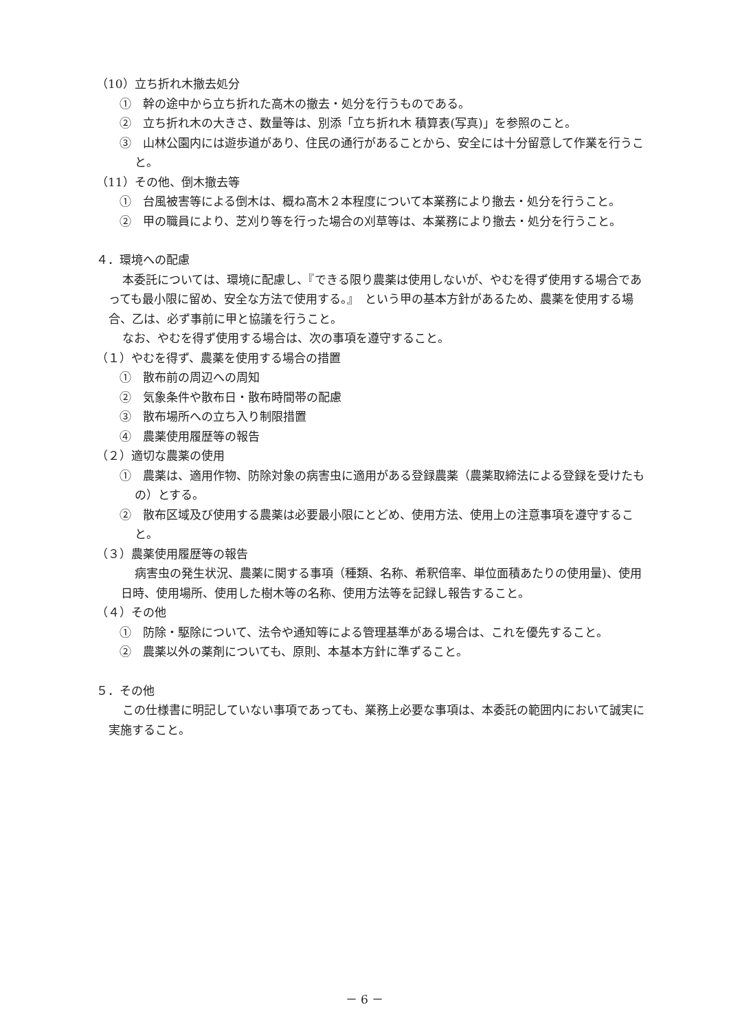（10）立ち折れ木撤去処分
①　幹の途中から立ち折れた高木の撤去・処分を行うものである。
②　立ち折れ木の大きさ、数量等は、別添「立ち折れ木 積算表(写真)」を参照のこと。
③　山林公園内には遊歩道があり、住民の通行があることから、安全には十分留意して作業を行うこと。
（11）その他、倒木撤去等
①　台風被害等による倒木は、概ね高木２本程度について本業務により撤去・処分を行うこと。
②　甲の職員により、芝刈り等を行った場合の刈草等は、本業務により撤去・処分を行うこと。
４．環境への配慮
本委託については、環境に配慮し、『できる限り農薬は使用しないが、やむを得ず使用する場合であっても最小限に留め、安全な方法で使用する。』　という甲の基本方針があるため、農薬を使用する場合、乙は、必ず事前に甲と協議を行うこと。
なお、やむを得ず使用する場合は、次の事項を遵守すること。
（１）やむを得ず、農薬を使用する場合の措置
①　散布前の周辺への周知
②　気象条件や散布日・散布時間帯の配慮
③　散布場所への立ち入り制限措置
④　農薬使用履歴等の報告
（２）適切な農薬の使用
①　農薬は、適用作物、防除対象の病害虫に適用がある登録農薬（農薬取締法による登録を受けたもの）とする。
②　散布区域及び使用する農薬は必要最小限にとどめ、使用方法、使用上の注意事項を遵守すること。
（３）農薬使用履歴等の報告
病害虫の発生状況、農薬に関する事項（種類、名称、希釈倍率、単位面積あたりの使用量)、使用日時、使用場所、使用した樹木等の名称、使用方法等を記録し報告すること。
（４）その他
①　防除・駆除について、法令や通知等による管理基準がある場合は、これを優先すること。
②　農薬以外の薬剤についても、原則、本基本方針に準ずること。
５．その他
この仕様書に明記していない事項であっても、業務上必要な事項は、本委託の範囲内において誠実に実施すること。
－ 6 －